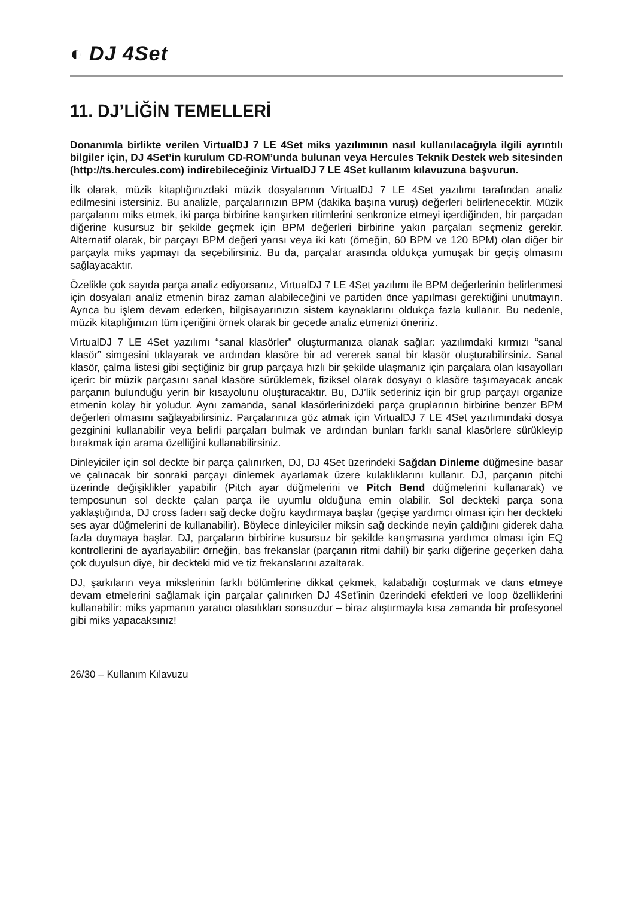◐ DJ 4Set
11. DJ’LİĞİN TEMELLERİ
Donanımla birlikte verilen VirtualDJ 7 LE 4Set miks yazılımının nasıl kullanılacağıyla ilgili ayrıntılı bilgiler için, DJ 4Set’in kurulum CD-ROM’unda bulunan veya Hercules Teknik Destek web sitesinden (http://ts.hercules.com) indirebileceğiniz VirtualDJ 7 LE 4Set kullanım kılavuzuna başvurun.
İlk olarak, müzik kitaplığınızdaki müzik dosyalarının VirtualDJ 7 LE 4Set yazılımı tarafından analiz edilmesini istersiniz. Bu analizle, parçalarınızın BPM (dakika başına vuruş) değerleri belirlenecektir. Müzik parçalarını miks etmek, iki parça birbirine karışırken ritimlerini senkronize etmeyi içerdiğinden, bir parçadan diğerine kusursuz bir şekilde geçmek için BPM değerleri birbirine yakın parçaları seçmeniz gerekir. Alternatif olarak, bir parçayı BPM değeri yarısı veya iki katı (örneğin, 60 BPM ve 120 BPM) olan diğer bir parçayla miks yapmayı da seçebilirsiniz. Bu da, parçalar arasında oldukça yumuşak bir geçiş olmasını sağlayacaktır.
Özelikle çok sayıda parça analiz ediyorsanız, VirtualDJ 7 LE 4Set yazılımı ile BPM değerlerinin belirlenmesi için dosyaları analiz etmenin biraz zaman alabileceğini ve partiden önce yapılması gerektiğini unutmayın. Ayrıca bu işlem devam ederken, bilgisayarınızın sistem kaynaklarını oldukça fazla kullanır. Bu nedenle, müzik kitaplığınızın tüm içeriğini örnek olarak bir gecede analiz etmenizi öneririz.
VirtualDJ 7 LE 4Set yazılımı “sanal klasörler” oluşturmanıza olanak sağlar: yazılımdaki kırmızı “sanal klasör” simgesini tıklayarak ve ardından klasöre bir ad vererek sanal bir klasör oluşturabilirsiniz. Sanal klasör, çalma listesi gibi seçtiğiniz bir grup parçaya hızlı bir şekilde ulaşmanız için parçalara olan kısayolları içerir: bir müzik parçasını sanal klasöre sürüklemek, fiziksel olarak dosyayı o klasöre taşımayacak ancak parçanın bulunduğu yerin bir kısayolunu oluşturacaktır. Bu, DJ’lik setleriniz için bir grup parçayı organize etmenin kolay bir yoludur. Aynı zamanda, sanal klasörlerinizdeki parça gruplarının birbirine benzer BPM değerleri olmasını sağlayabilirsiniz. Parçalarınıza göz atmak için VirtualDJ 7 LE 4Set yazılımındaki dosya gezginini kullanabilir veya belirli parçaları bulmak ve ardından bunları farklı sanal klasörlere sürükleyip bırakmak için arama özelliğini kullanabilirsiniz.
Dinleyiciler için sol deckte bir parça çalınırken, DJ, DJ 4Set üzerindeki Sağdan Dinleme düğmesine basar ve çalınacak bir sonraki parçayı dinlemek ayarlamak üzere kulaklıklarını kullanır. DJ, parçanın pitchi üzerinde değişiklikler yapabilir (Pitch ayar düğmelerini ve Pitch Bend düğmelerini kullanarak) ve temposunun sol deckte çalan parça ile uyumlu olduğuna emin olabilir. Sol deckteki parça sona yaklaştığında, DJ cross faderı sağ decke doğru kaydırmaya başlar (geçişe yardımcı olması için her deckteki ses ayar düğmelerini de kullanabilir). Böylece dinleyiciler miksin sağ deckinde neyin çaldığını giderek daha fazla duymaya başlar. DJ, parçaların birbirine kusursuz bir şekilde karışmasına yardımcı olması için EQ kontrollerini de ayarlayabilir: örneğin, bas frekanslar (parçanın ritmi dahil) bir şarkı diğerine geçerken daha çok duyulsun diye, bir deckteki mid ve tiz frekanslarını azaltarak.
DJ, şarkıların veya mikslerinin farklı bölümlerine dikkat çekmek, kalabalığı coşturmak ve dans etmeye devam etmelerini sağlamak için parçalar çalınırken DJ 4Set’inin üzerindeki efektleri ve loop özelliklerini kullanabilir: miks yapmanın yaratıcı olasılıkları sonsuzdur – biraz alıştırmayla kısa zamanda bir profesyonel gibi miks yapacaksınız!
26/30 – Kullanım Kılavuzu